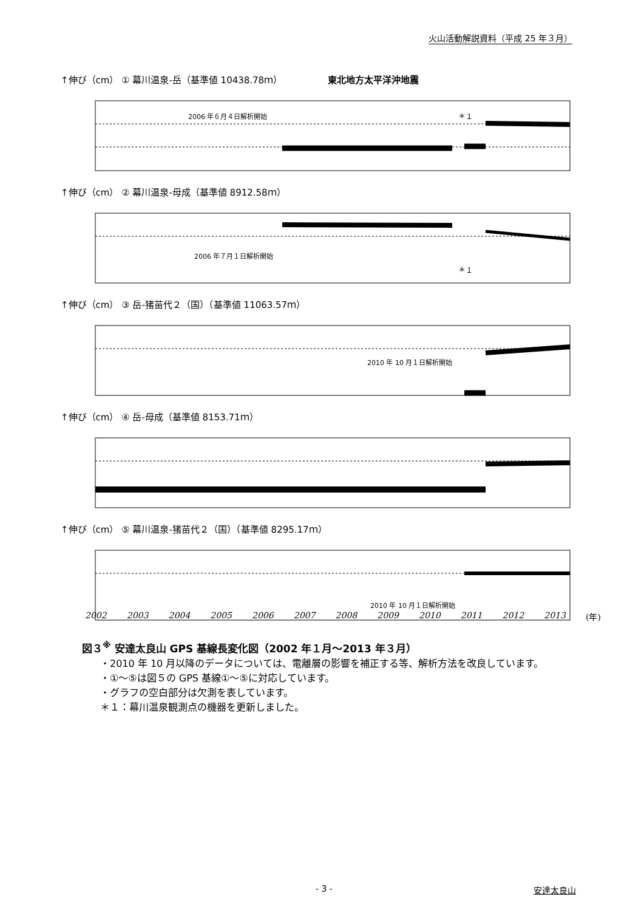火山活動解説資料（平成 25 年３月）
↑伸び（cm） ① 幕川温泉-岳（基準値 10438.78ｍ） 東北地方太平洋沖地震
2006 年６月４日解析開始
＊１
↑伸び（cm） ② 幕川温泉-母成（基準値 8912.58ｍ）
2006 年７月１日解析開始
＊１
↑伸び（cm） ③ 岳-猪苗代２（国）（基準値 11063.57ｍ）
2010 年 10 月１日解析開始
↑伸び（cm） ④ 岳-母成（基準値 8153.71ｍ）
↑伸び（cm） ⑤ 幕川温泉-猪苗代２（国）（基準値 8295.17ｍ）
2010 年 10 月１日解析開始
2002 2003 2004 2005 2006 2007 2008 2009 2010 2011 2012 2013 (年)
図３<sup>※</sup> 安達太良山 GPS 基線長変化図（2002 年１月～2013 年３月）
・2010 年 10 月以降のデータについては、電離層の影響を補正する等、解析方法を改良しています。
・①～⑤は図５の GPS 基線①～⑤に対応しています。
・グラフの空白部分は欠測を表しています。
＊１：幕川温泉観測点の機器を更新しました。
- 3 - 安達太良山